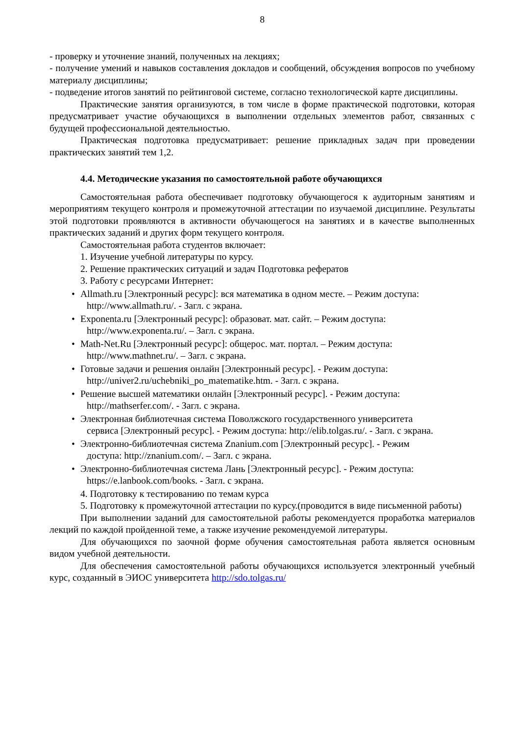8
- проверку и уточнение знаний, полученных на лекциях;
- получение умений и навыков составления докладов и сообщений, обсуждения вопросов по учебному материалу дисциплины;
- подведение итогов занятий по рейтинговой системе, согласно технологической карте дисциплины.
Практические занятия организуются, в том числе в форме практической подготовки, которая предусматривает участие обучающихся в выполнении отдельных элементов работ, связанных с будущей профессиональной деятельностью.
Практическая подготовка предусматривает: решение прикладных задач при проведении практических занятий тем 1,2.
4.4. Методические указания по самостоятельной работе обучающихся
Самостоятельная работа обеспечивает подготовку обучающегося к аудиторным занятиям и мероприятиям текущего контроля и промежуточной аттестации по изучаемой дисциплине. Результаты этой подготовки проявляются в активности обучающегося на занятиях и в качестве выполненных практических заданий и других форм текущего контроля.
Самостоятельная работа студентов включает:
1. Изучение учебной литературы по курсу.
2. Решение практических ситуаций и задач Подготовка рефератов
3. Работу с ресурсами Интернет:
• Allmath.ru [Электронный ресурс]: вся математика в одном месте. – Режим доступа:
http://www.allmath.ru/. - Загл. с экрана.
• Exponenta.ru [Электронный ресурс]: образоват. мат. сайт. – Режим доступа:
http://www.exponenta.ru/. – Загл. с экрана.
• Math-Net.Ru [Электронный ресурс]: общерос. мат. портал. – Режим доступа:
http://www.mathnet.ru/. – Загл. с экрана.
• Готовые задачи и решения онлайн [Электронный ресурс]. - Режим доступа:
http://univer2.ru/uchebniki_po_matematike.htm. - Загл. с экрана.
• Решение высшей математики онлайн [Электронный ресурс]. - Режим доступа:
http://mathserfer.com/. - Загл. с экрана.
• Электронная библиотечная система Поволжского государственного университета
сервиса [Электронный ресурс]. - Режим доступа: http://elib.tolgas.ru/. - Загл. с экрана.
• Электронно-библиотечная система Znanium.com [Электронный ресурс]. - Режим
доступа: http://znanium.com/. – Загл. с экрана.
• Электронно-библиотечная система Лань [Электронный ресурс]. - Режим доступа:
https://e.lanbook.com/books. - Загл. с экрана.
4. Подготовку к тестированию по темам курса
5. Подготовку к промежуточной аттестации по курсу.(проводится в виде письменной работы)
При выполнении заданий для самостоятельной работы рекомендуется проработка материалов лекций по каждой пройденной теме, а также изучение рекомендуемой литературы.
Для обучающихся по заочной форме обучения самостоятельная работа является основным видом учебной деятельности.
Для обеспечения самостоятельной работы обучающихся используется электронный учебный курс, созданный в ЭИОС университета http://sdo.tolgas.ru/